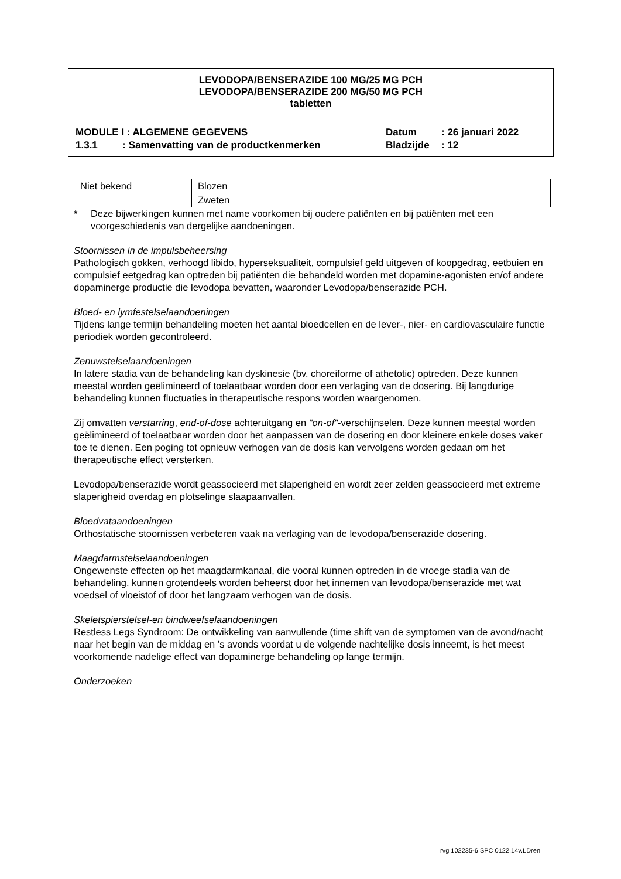LEVODOPA/BENSERAZIDE 100 MG/25 MG PCH
LEVODOPA/BENSERAZIDE 200 MG/50 MG PCH
tabletten
MODULE I : ALGEMENE GEGEVENS Datum : 26 januari 2022
1.3.1 : Samenvatting van de productkenmerken
Bladzijde : 12
| Niet bekend | Blozen |
| | Zweten |
* Deze bijwerkingen kunnen met name voorkomen bij oudere patiënten en bij patiënten met een voorgeschiedenis van dergelijke aandoeningen.
Stoornissen in de impulsbeheersing
Pathologisch gokken, verhoogd libido, hyperseksualiteit, compulsief geld uitgeven of koopgedrag, eetbuien en compulsief eetgedrag kan optreden bij patiënten die behandeld worden met dopamine-agonisten en/of andere dopaminerge productie die levodopa bevatten, waaronder Levodopa/benserazide PCH.
Bloed- en lymfestelselaandoeningen
Tijdens lange termijn behandeling moeten het aantal bloedcellen en de lever-, nier- en cardiovasculaire functie periodiek worden gecontroleerd.
Zenuwstelselaandoeningen
In latere stadia van de behandeling kan dyskinesie (bv. choreiforme of athetotic) optreden. Deze kunnen meestal worden geëlimineerd of toelaatbaar worden door een verlaging van de dosering. Bij langdurige behandeling kunnen fluctuaties in therapeutische respons worden waargenomen.
Zij omvatten verstarring, end-of-dose achteruitgang en "on-of"-verschijnselen. Deze kunnen meestal worden geëlimineerd of toelaatbaar worden door het aanpassen van de dosering en door kleinere enkele doses vaker toe te dienen. Een poging tot opnieuw verhogen van de dosis kan vervolgens worden gedaan om het therapeutische effect versterken.
Levodopa/benserazide wordt geassocieerd met slaperigheid en wordt zeer zelden geassocieerd met extreme slaperigheid overdag en plotselinge slaapaanvallen.
Bloedvataandoeningen
Orthostatische stoornissen verbeteren vaak na verlaging van de levodopa/benserazide dosering.
Maagdarmstelselaandoeningen
Ongewenste effecten op het maagdarmkanaal, die vooral kunnen optreden in de vroege stadia van de behandeling, kunnen grotendeels worden beheerst door het innemen van levodopa/benserazide met wat voedsel of vloeistof of door het langzaam verhogen van de dosis.
Skeletspierstelsel-en bindweefselaandoeningen
Restless Legs Syndroom: De ontwikkeling van aanvullende (time shift van de symptomen van de avond/nacht naar het begin van de middag en ’s avonds voordat u de volgende nachtelijke dosis inneemt, is het meest voorkomende nadelige effect van dopaminerge behandeling op lange termijn.
Onderzoeken
rvg 102235-6 SPC 0122.14v.LDren